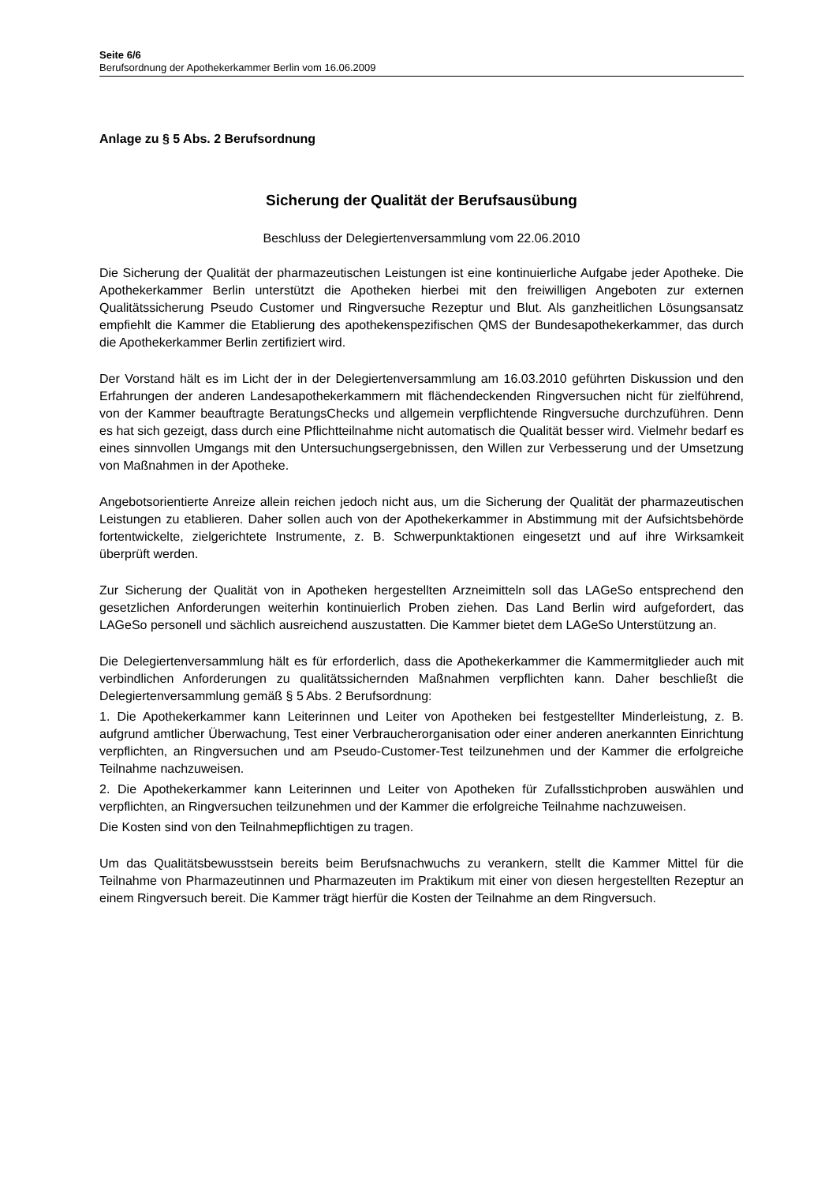Seite 6/6
Berufsordnung der Apothekerkammer Berlin vom 16.06.2009
Anlage zu § 5 Abs. 2 Berufsordnung
Sicherung der Qualität der Berufsausübung
Beschluss der Delegiertenversammlung vom 22.06.2010
Die Sicherung der Qualität der pharmazeutischen Leistungen ist eine kontinuierliche Aufgabe jeder Apotheke. Die Apothekerkammer Berlin unterstützt die Apotheken hierbei mit den freiwilligen Angeboten zur externen Qualitätssicherung Pseudo Customer und Ringversuche Rezeptur und Blut. Als ganzheitlichen Lösungsansatz empfiehlt die Kammer die Etablierung des apothekenspezifischen QMS der Bundesapothekerkammer, das durch die Apothekerkammer Berlin zertifiziert wird.
Der Vorstand hält es im Licht der in der Delegiertenversammlung am 16.03.2010 geführten Diskussion und den Erfahrungen der anderen Landesapothekerkammern mit flächendeckenden Ringversuchen nicht für zielführend, von der Kammer beauftragte BeratungsChecks und allgemein verpflichtende Ringversuche durchzuführen. Denn es hat sich gezeigt, dass durch eine Pflichtteilnahme nicht automatisch die Qualität besser wird. Vielmehr bedarf es eines sinnvollen Umgangs mit den Untersuchungsergebnissen, den Willen zur Verbesserung und der Umsetzung von Maßnahmen in der Apotheke.
Angebotsorientierte Anreize allein reichen jedoch nicht aus, um die Sicherung der Qualität der pharmazeutischen Leistungen zu etablieren. Daher sollen auch von der Apothekerkammer in Abstimmung mit der Aufsichtsbehörde fortentwickelte, zielgerichtete Instrumente, z. B. Schwerpunktaktionen eingesetzt und auf ihre Wirksamkeit überprüft werden.
Zur Sicherung der Qualität von in Apotheken hergestellten Arzneimitteln soll das LAGeSo entsprechend den gesetzlichen Anforderungen weiterhin kontinuierlich Proben ziehen. Das Land Berlin wird aufgefordert, das LAGeSo personell und sächlich ausreichend auszustatten. Die Kammer bietet dem LAGeSo Unterstützung an.
Die Delegiertenversammlung hält es für erforderlich, dass die Apothekerkammer die Kammermitglieder auch mit verbindlichen Anforderungen zu qualitätssichernden Maßnahmen verpflichten kann. Daher beschließt die Delegiertenversammlung gemäß § 5 Abs. 2 Berufsordnung:
1. Die Apothekerkammer kann Leiterinnen und Leiter von Apotheken bei festgestellter Minderleistung, z. B. aufgrund amtlicher Überwachung, Test einer Verbraucherorganisation oder einer anderen anerkannten Einrichtung verpflichten, an Ringversuchen und am Pseudo-Customer-Test teilzunehmen und der Kammer die erfolgreiche Teilnahme nachzuweisen.
2. Die Apothekerkammer kann Leiterinnen und Leiter von Apotheken für Zufallsstichproben auswählen und verpflichten, an Ringversuchen teilzunehmen und der Kammer die erfolgreiche Teilnahme nachzuweisen.
Die Kosten sind von den Teilnahmepflichtigen zu tragen.
Um das Qualitätsbewusstsein bereits beim Berufsnachwuchs zu verankern, stellt die Kammer Mittel für die Teilnahme von Pharmazeutinnen und Pharmazeuten im Praktikum mit einer von diesen hergestellten Rezeptur an einem Ringversuch bereit. Die Kammer trägt hierfür die Kosten der Teilnahme an dem Ringversuch.